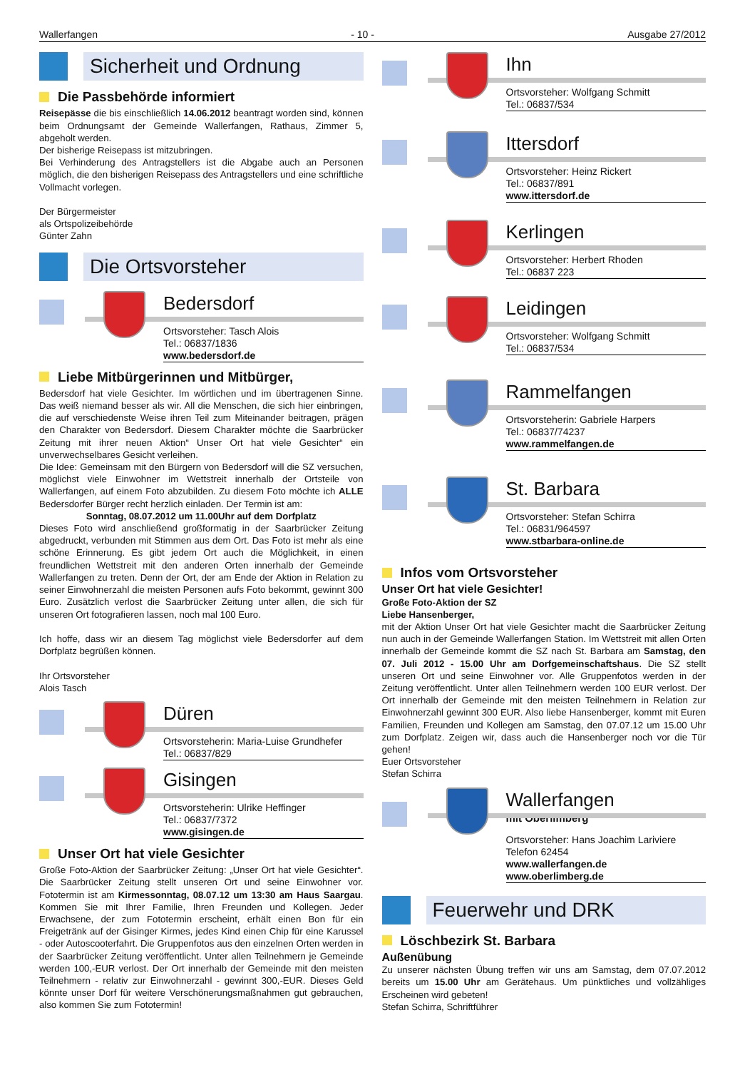Wallerfangen - 10 - Ausgabe 27/2012
Sicherheit und Ordnung
Die Passbehörde informiert
Reisepässe die bis einschließlich 14.06.2012 beantragt worden sind, können beim Ordnungsamt der Gemeinde Wallerfangen, Rathaus, Zimmer 5, abgeholt werden.
Der bisherige Reisepass ist mitzubringen.
Bei Verhinderung des Antragstellers ist die Abgabe auch an Personen möglich, die den bisherigen Reisepass des Antragstellers und eine schriftliche Vollmacht vorlegen.
Der Bürgermeister
als Ortspolizeibehörde
Günter Zahn
Die Ortsvorsteher
Bedersdorf
Ortsvorsteher: Tasch Alois
Tel.: 06837/1836
www.bedersdorf.de
Liebe Mitbürgerinnen und Mitbürger,
Bedersdorf hat viele Gesichter. Im wörtlichen und im übertragenen Sinne. Das weiß niemand besser als wir. All die Menschen, die sich hier einbringen, die auf verschiedenste Weise ihren Teil zum Miteinander beitragen, prägen den Charakter von Bedersdorf. Diesem Charakter möchte die Saarbrücker Zeitung mit ihrer neuen Aktion“ Unser Ort hat viele Gesichter“ ein unverwechselbares Gesicht verleihen.
Die Idee: Gemeinsam mit den Bürgern von Bedersdorf will die SZ versuchen, möglichst viele Einwohner im Wettstreit innerhalb der Ortsteile von Wallerfangen, auf einem Foto abzubilden. Zu diesem Foto möchte ich ALLE Bedersdorfer Bürger recht herzlich einladen. Der Termin ist am:
Sonntag, 08.07.2012 um 11.00Uhr auf dem Dorfplatz
Dieses Foto wird anschließend großformatig in der Saarbrücker Zeitung abgedruckt, verbunden mit Stimmen aus dem Ort. Das Foto ist mehr als eine schöne Erinnerung. Es gibt jedem Ort auch die Möglichkeit, in einen freundlichen Wettstreit mit den anderen Orten innerhalb der Gemeinde Wallerfangen zu treten. Denn der Ort, der am Ende der Aktion in Relation zu seiner Einwohnerzahl die meisten Personen aufs Foto bekommt, gewinnt 300 Euro. Zusätzlich verlost die Saarbrücker Zeitung unter allen, die sich für unseren Ort fotografieren lassen, noch mal 100 Euro.
Ich hoffe, dass wir an diesem Tag möglichst viele Bedersdorfer auf dem Dorfplatz begrüßen können.
Ihr Ortsvorsteher
Alois Tasch
Düren
Ortsvorsteherin: Maria-Luise Grundhefer
Tel.: 06837/829
Gisingen
Ortsvorsteherin: Ulrike Heffinger
Tel.: 06837/7372
www.gisingen.de
Unser Ort hat viele Gesichter
Große Foto-Aktion der Saarbrücker Zeitung: „Unser Ort hat viele Gesichter“. Die Saarbrücker Zeitung stellt unseren Ort und seine Einwohner vor. Fototermin ist am Kirmessonntag, 08.07.12 um 13:30 am Haus Saargau. Kommen Sie mit Ihrer Familie, Ihren Freunden und Kollegen. Jeder Erwachsene, der zum Fototermin erscheint, erhält einen Bon für ein Freigetränk auf der Gisinger Kirmes, jedes Kind einen Chip für eine Karussel - oder Autoscooterfahrt. Die Gruppenfotos aus den einzelnen Orten werden in der Saarbrücker Zeitung veröffentlicht. Unter allen Teilnehmern je Gemeinde werden 100,-EUR verlost. Der Ort innerhalb der Gemeinde mit den meisten Teilnehmern - relativ zur Einwohnerzahl - gewinnt 300,-EUR. Dieses Geld könnte unser Dorf für weitere Verschönerungsmaßnahmen gut gebrauchen, also kommen Sie zum Fototermin!
Ihn
Ortsvorsteher: Wolfgang Schmitt
Tel.: 06837/534
Ittersdorf
Ortsvorsteher: Heinz Rickert
Tel.: 06837/891
www.ittersdorf.de
Kerlingen
Ortsvorsteher: Herbert Rhoden
Tel.: 06837 223
Leidingen
Ortsvorsteher: Wolfgang Schmitt
Tel.: 06837/534
Rammelfangen
Ortsvorsteherin: Gabriele Harpers
Tel.: 06837/74237
www.rammelfangen.de
St. Barbara
Ortsvorsteher: Stefan Schirra
Tel.: 06831/964597
www.stbarbara-online.de
Infos vom Ortsvorsteher
Unser Ort hat viele Gesichter!
Große Foto-Aktion der SZ
Liebe Hansenberger,
mit der Aktion Unser Ort hat viele Gesichter macht die Saarbrücker Zeitung nun auch in der Gemeinde Wallerfangen Station. Im Wettstreit mit allen Orten innerhalb der Gemeinde kommt die SZ nach St. Barbara am Samstag, den 07. Juli 2012 - 15.00 Uhr am Dorfgemeinschaftshaus. Die SZ stellt unseren Ort und seine Einwohner vor. Alle Gruppenfotos werden in der Zeitung veröffentlicht. Unter allen Teilnehmern werden 100 EUR verlost. Der Ort innerhalb der Gemeinde mit den meisten Teilnehmern in Relation zur Einwohnerzahl gewinnt 300 EUR. Also liebe Hansenberger, kommt mit Euren Familien, Freunden und Kollegen am Samstag, den 07.07.12 um 15.00 Uhr zum Dorfplatz. Zeigen wir, dass auch die Hansenberger noch vor die Tür gehen!
Euer Ortsvorsteher
Stefan Schirra
Wallerfangen
mit Oberlimberg
Ortsvorsteher: Hans Joachim Lariviere
Telefon 62454
www.wallerfangen.de
www.oberlimberg.de
Feuerwehr und DRK
Löschbezirk St. Barbara
Außenübung
Zu unserer nächsten Übung treffen wir uns am Samstag, dem 07.07.2012 bereits um 15.00 Uhr am Gerätehaus. Um pünktliches und vollzähliges Erscheinen wird gebeten!
Stefan Schirra, Schriftführer